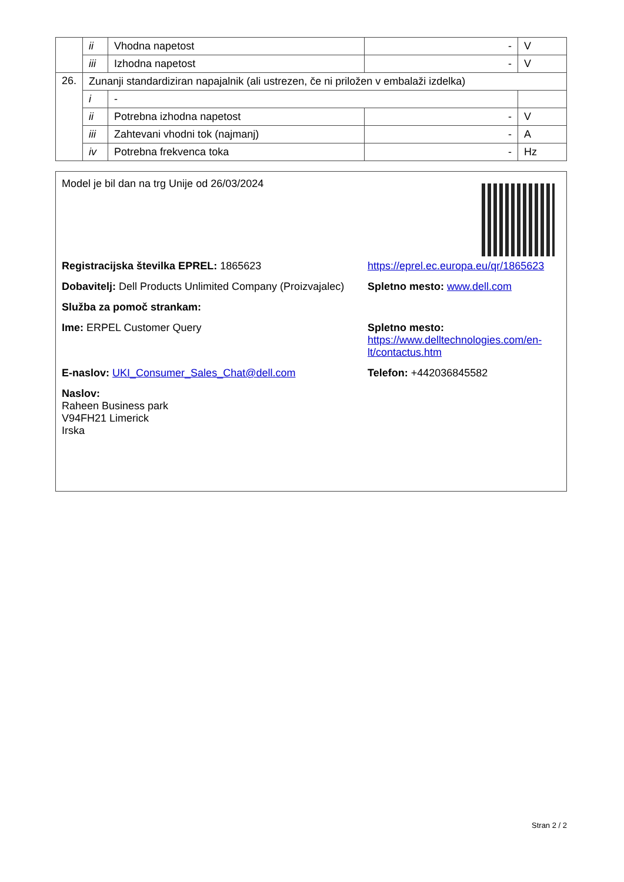| | ii | Vhodna napetost | - | V |
| | iii | Izhodna napetost | - | V |
| 26. | Zunanji standardiziran napajalnik (ali ustrezen, če ni priložen v embalaži izdelka) | | | |
| | i | - | | |
| | ii | Potrebna izhodna napetost | - | V |
| | iii | Zahtevani vhodni tok (najmanj) | - | A |
| | iv | Potrebna frekvenca toka | - | Hz |
Model je bil dan na trg Unije od 26/03/2024
Registracijska številka EPREL: 1865623 https://eprel.ec.europa.eu/qr/1865623
Dobavitelj: Dell Products Unlimited Company (Proizvajalec)
Spletno mesto: www.dell.com
Služba za pomoč strankam:
Ime: ERPEL Customer Query Spletno mesto: https://www.delltechnologies.com/en-lt/contactus.htm
E-naslov: UKI_Consumer_Sales_Chat@dell.com Telefon: +442036845582
Naslov:
Raheen Business park
V94FH21 Limerick
Irska
Stran 2 / 2